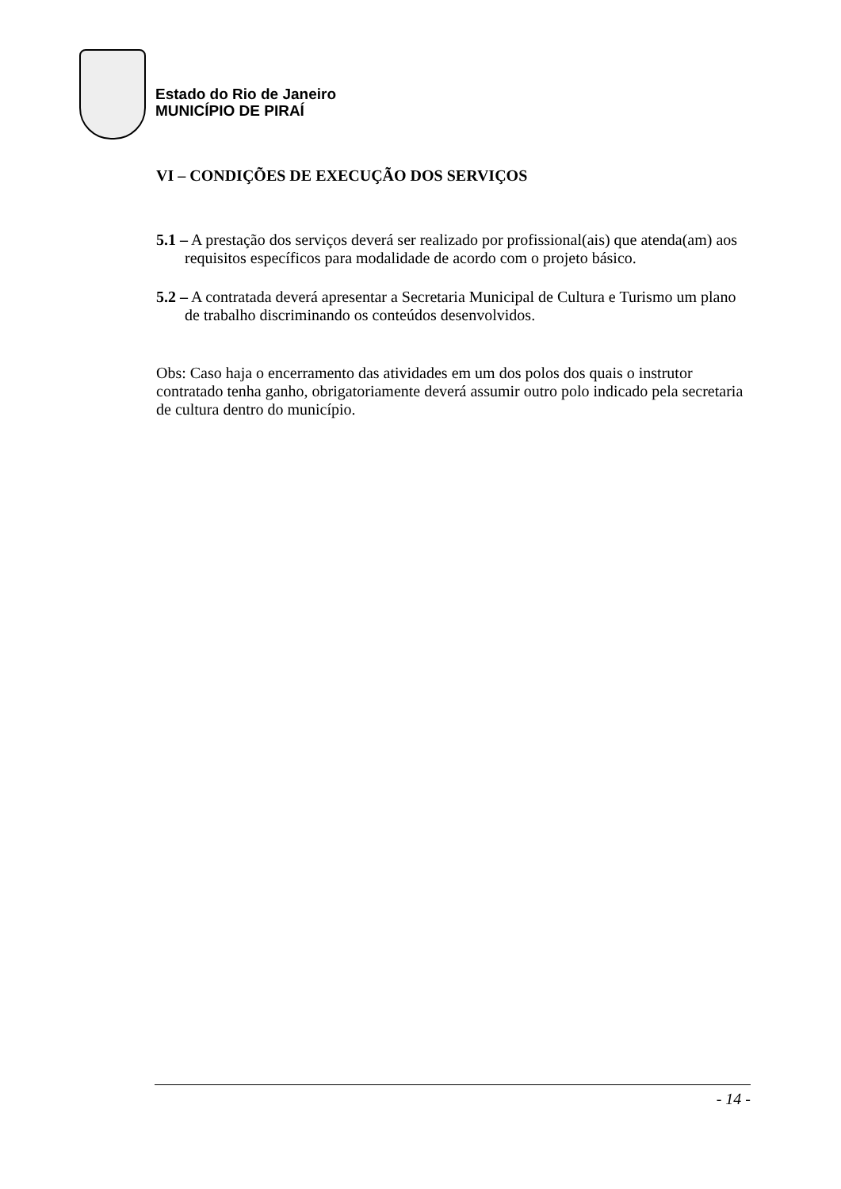Estado do Rio de Janeiro
MUNICÍPIO DE PIRAÍ
VI – CONDIÇÕES DE EXECUÇÃO DOS SERVIÇOS
5.1 – A prestação dos serviços deverá ser realizado por profissional(ais) que atenda(am) aos requisitos específicos para modalidade de acordo com o projeto básico.
5.2 – A contratada deverá apresentar a Secretaria Municipal de Cultura e Turismo um plano de trabalho discriminando os conteúdos desenvolvidos.
Obs: Caso haja o encerramento das atividades em um dos polos dos quais o instrutor contratado tenha ganho, obrigatoriamente deverá assumir outro polo indicado pela secretaria de cultura dentro do município.
- 14 -